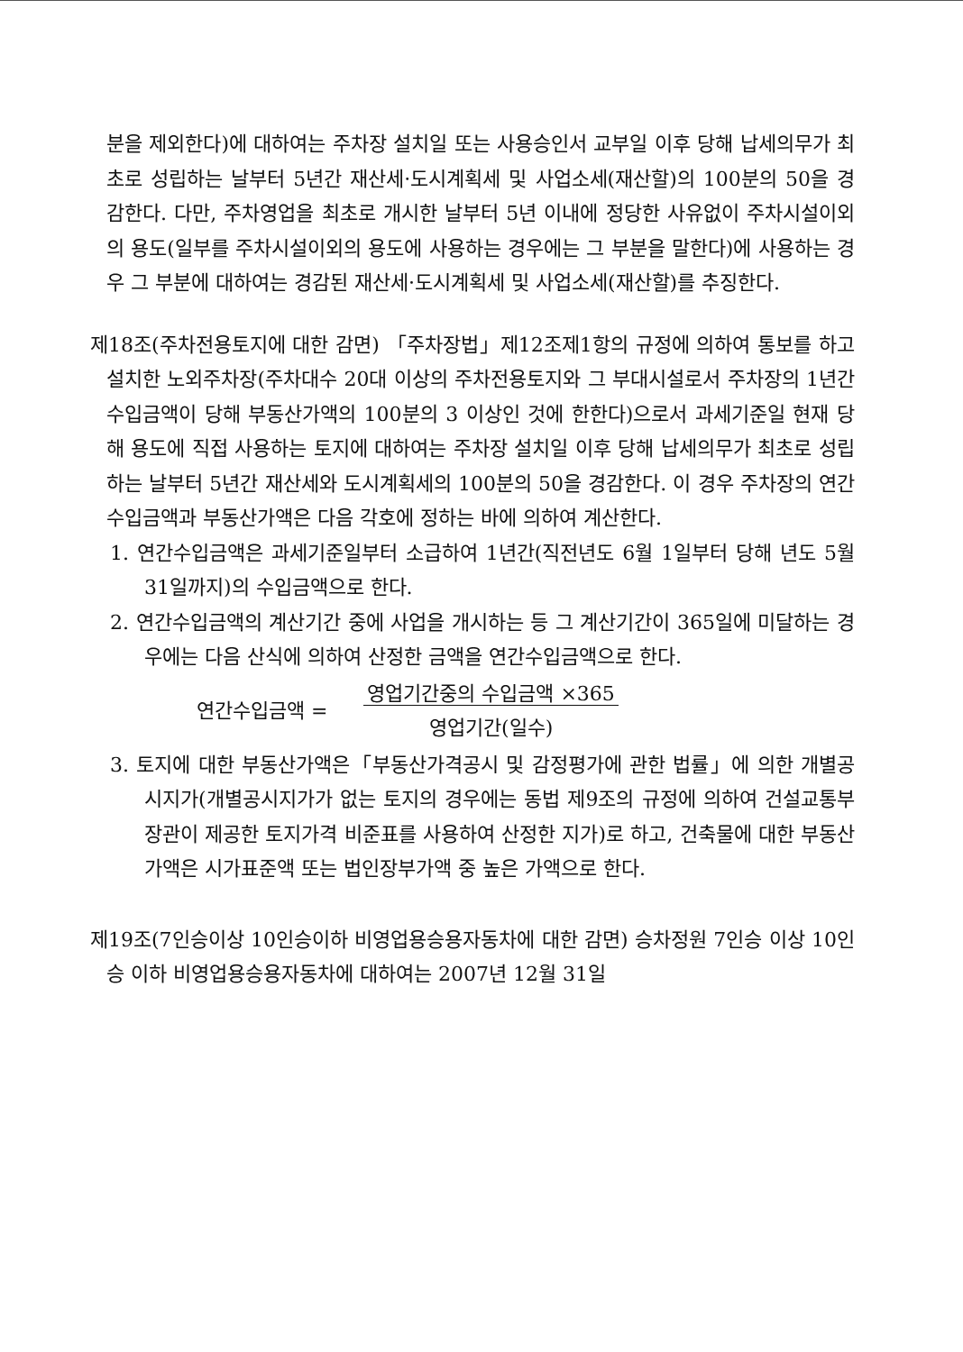분을 제외한다)에 대하여는 주차장 설치일 또는 사용승인서 교부일 이후 당해 납세의무가 최초로 성립하는 날부터 5년간 재산세·도시계획세 및 사업소세(재산할)의 100분의 50을 경감한다. 다만, 주차영업을 최초로 개시한 날부터 5년 이내에 정당한 사유없이 주차시설이외의 용도(일부를 주차시설이외의 용도에 사용하는 경우에는 그 부분을 말한다)에 사용하는 경우 그 부분에 대하여는 경감된 재산세·도시계획세 및 사업소세(재산할)를 추징한다.
제18조(주차전용토지에 대한 감면) 「주차장법」제12조제1항의 규정에 의하여 통보를 하고 설치한 노외주차장(주차대수 20대 이상의 주차전용토지와 그 부대시설로서 주차장의 1년간 수입금액이 당해 부동산가액의 100분의 3 이상인 것에 한한다)으로서 과세기준일 현재 당해 용도에 직접 사용하는 토지에 대하여는 주차장 설치일 이후 당해 납세의무가 최초로 성립하는 날부터 5년간 재산세와 도시계획세의 100분의 50을 경감한다. 이 경우 주차장의 연간수입금액과 부동산가액은 다음 각호에 정하는 바에 의하여 계산한다.
1. 연간수입금액은 과세기준일부터 소급하여 1년간(직전년도 6월 1일부터 당해 년도 5월 31일까지)의 수입금액으로 한다.
2. 연간수입금액의 계산기간 중에 사업을 개시하는 등 그 계산기간이 365일에 미달하는 경우에는 다음 산식에 의하여 산정한 금액을 연간수입금액으로 한다.
연간수입금액 = 영업기간중의 수입금액 ×365
영업기간(일수)
3. 토지에 대한 부동산가액은「부동산가격공시 및 감정평가에 관한 법률」에 의한 개별공시지가(개별공시지가가 없는 토지의 경우에는 동법 제9조의 규정에 의하여 건설교통부장관이 제공한 토지가격 비준표를 사용하여 산정한 지가)로 하고, 건축물에 대한 부동산가액은 시가표준액 또는 법인장부가액 중 높은 가액으로 한다.
제19조(7인승이상 10인승이하 비영업용승용자동차에 대한 감면) 승차정원 7인승 이상 10인승 이하 비영업용승용자동차에 대하여는 2007년 12월 31일